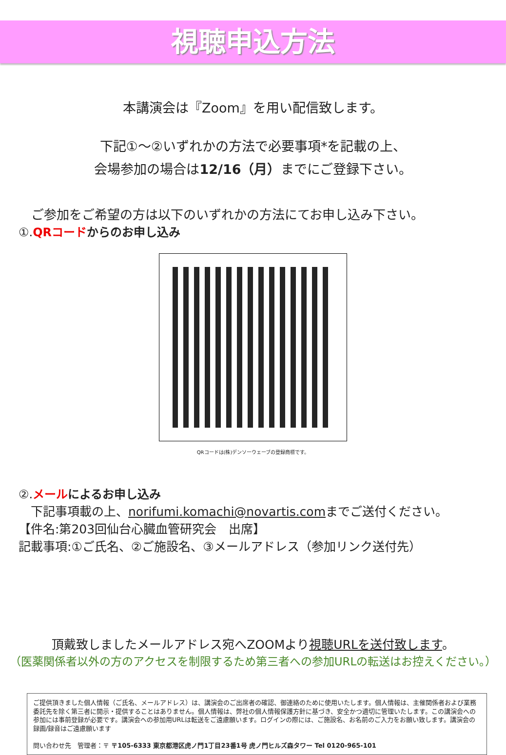視聴申込方法
本講演会は『Zoom』を用い配信致します。
下記①～②いずれかの方法で必要事項*を記載の上、
会場参加の場合は12/16（月）までにご登録下さい。
　ご参加をご希望の方は以下のいずれかの方法にてお申し込み下さい。
①.QRコード からのお申し込み
QRコードは(株)デンソーウェーブの登録商標です。
②.メール によるお申し込み
　下記事項載の上、norifumi.komachi@novartis.comまでご送付ください。
【件名:第203回仙台心臓血管研究会　出席】
記載事項:①ご氏名、②ご施設名、③メールアドレス（参加リンク送付先）
頂戴致しましたメールアドレス宛へZOOMより視聴URLを送付致します。
（医薬関係者以外の方のアクセスを制限するため第三者への参加URLの転送はお控えください。）
ご提供頂きました個人情報（ご氏名、メールアドレス）は、講演会のご出席者の確認、御連絡のために使用いたします。個人情報は、主催関係者および業務委託先を除く第三者に開示・提供することはありません。個人情報は、弊社の個人情報保護方針に基づき、安全かつ適切に管理いたします。この講演会への参加には事前登録が必要です。講演会への参加用URLは転送をご遠慮願います。ログインの際には、ご施設名、お名前のご入力をお願い致します。講演会の録画/録音はご遠慮願います
問い合わせ先　管理者：〒 〒105-6333 東京都港区虎ノ門1丁目23番1号 虎ノ門ヒルズ森タワー Tel 0120-965-101